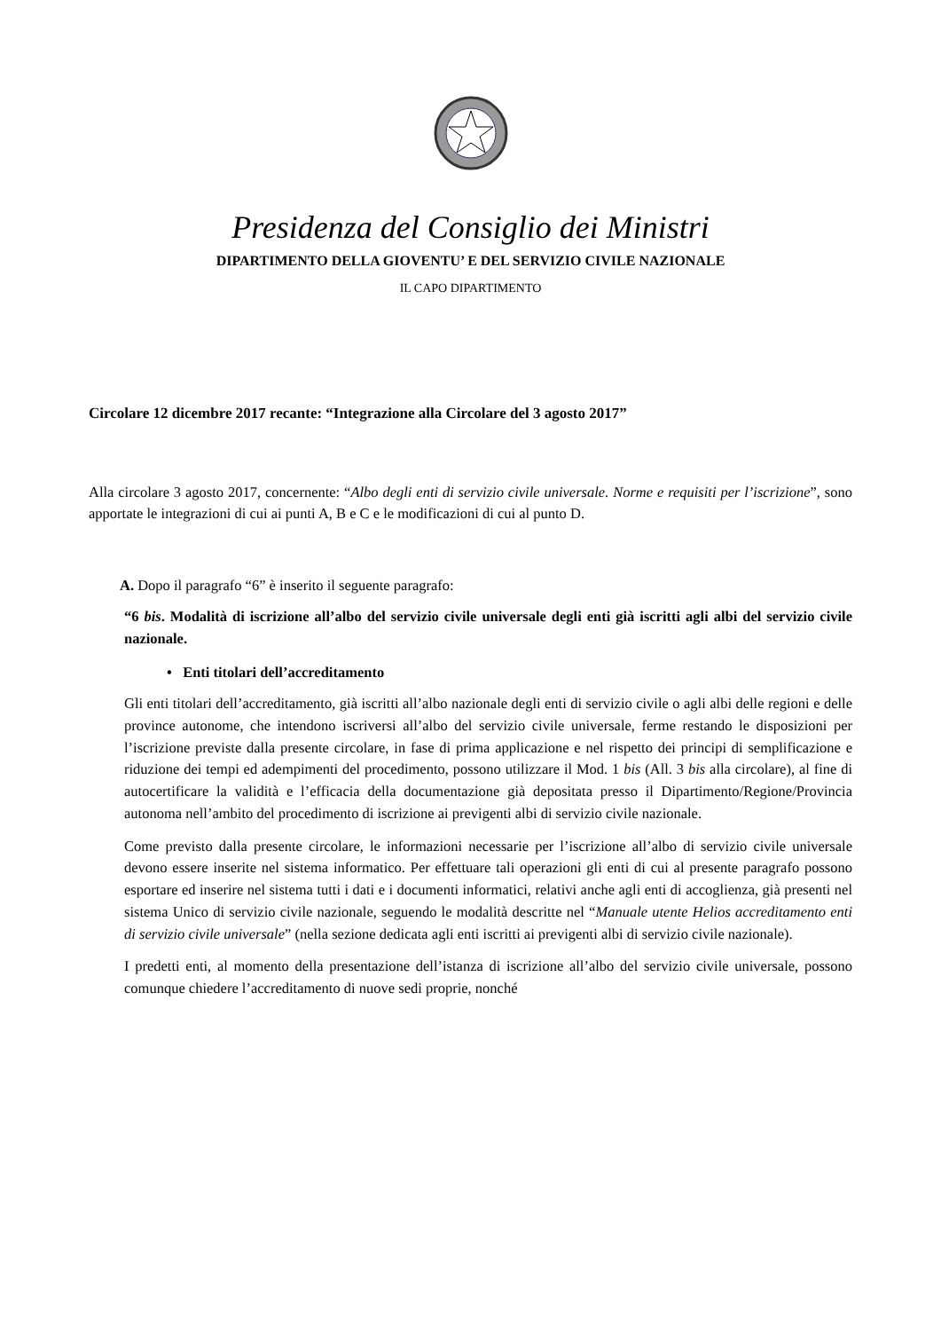Presidenza del Consiglio dei Ministri
DIPARTIMENTO DELLA GIOVENTU’ E DEL SERVIZIO CIVILE NAZIONALE
IL CAPO DIPARTIMENTO
Circolare 12 dicembre 2017 recante: “Integrazione alla Circolare del 3 agosto 2017”
Alla circolare 3 agosto 2017, concernente: “Albo degli enti di servizio civile universale. Norme e requisiti per l’iscrizione”, sono apportate le integrazioni di cui ai punti A, B e C e le modificazioni di cui al punto D.
A. Dopo il paragrafo “6” è inserito il seguente paragrafo:
“6 bis. Modalità di iscrizione all’albo del servizio civile universale degli enti già iscritti agli albi del servizio civile nazionale.
• Enti titolari dell’accreditamento
Gli enti titolari dell’accreditamento, già iscritti all’albo nazionale degli enti di servizio civile o agli albi delle regioni e delle province autonome, che intendono iscriversi all’albo del servizio civile universale, ferme restando le disposizioni per l’iscrizione previste dalla presente circolare, in fase di prima applicazione e nel rispetto dei principi di semplificazione e riduzione dei tempi ed adempimenti del procedimento, possono utilizzare il Mod. 1 bis (All. 3 bis alla circolare), al fine di autocertificare la validità e l’efficacia della documentazione già depositata presso il Dipartimento/Regione/Provincia autonoma nell’ambito del procedimento di iscrizione ai previgenti albi di servizio civile nazionale.
Come previsto dalla presente circolare, le informazioni necessarie per l’iscrizione all’albo di servizio civile universale devono essere inserite nel sistema informatico. Per effettuare tali operazioni gli enti di cui al presente paragrafo possono esportare ed inserire nel sistema tutti i dati e i documenti informatici, relativi anche agli enti di accoglienza, già presenti nel sistema Unico di servizio civile nazionale, seguendo le modalità descritte nel “Manuale utente Helios accreditamento enti di servizio civile universale” (nella sezione dedicata agli enti iscritti ai previgenti albi di servizio civile nazionale).
I predetti enti, al momento della presentazione dell’istanza di iscrizione all’albo del servizio civile universale, possono comunque chiedere l’accreditamento di nuove sedi proprie, nonché